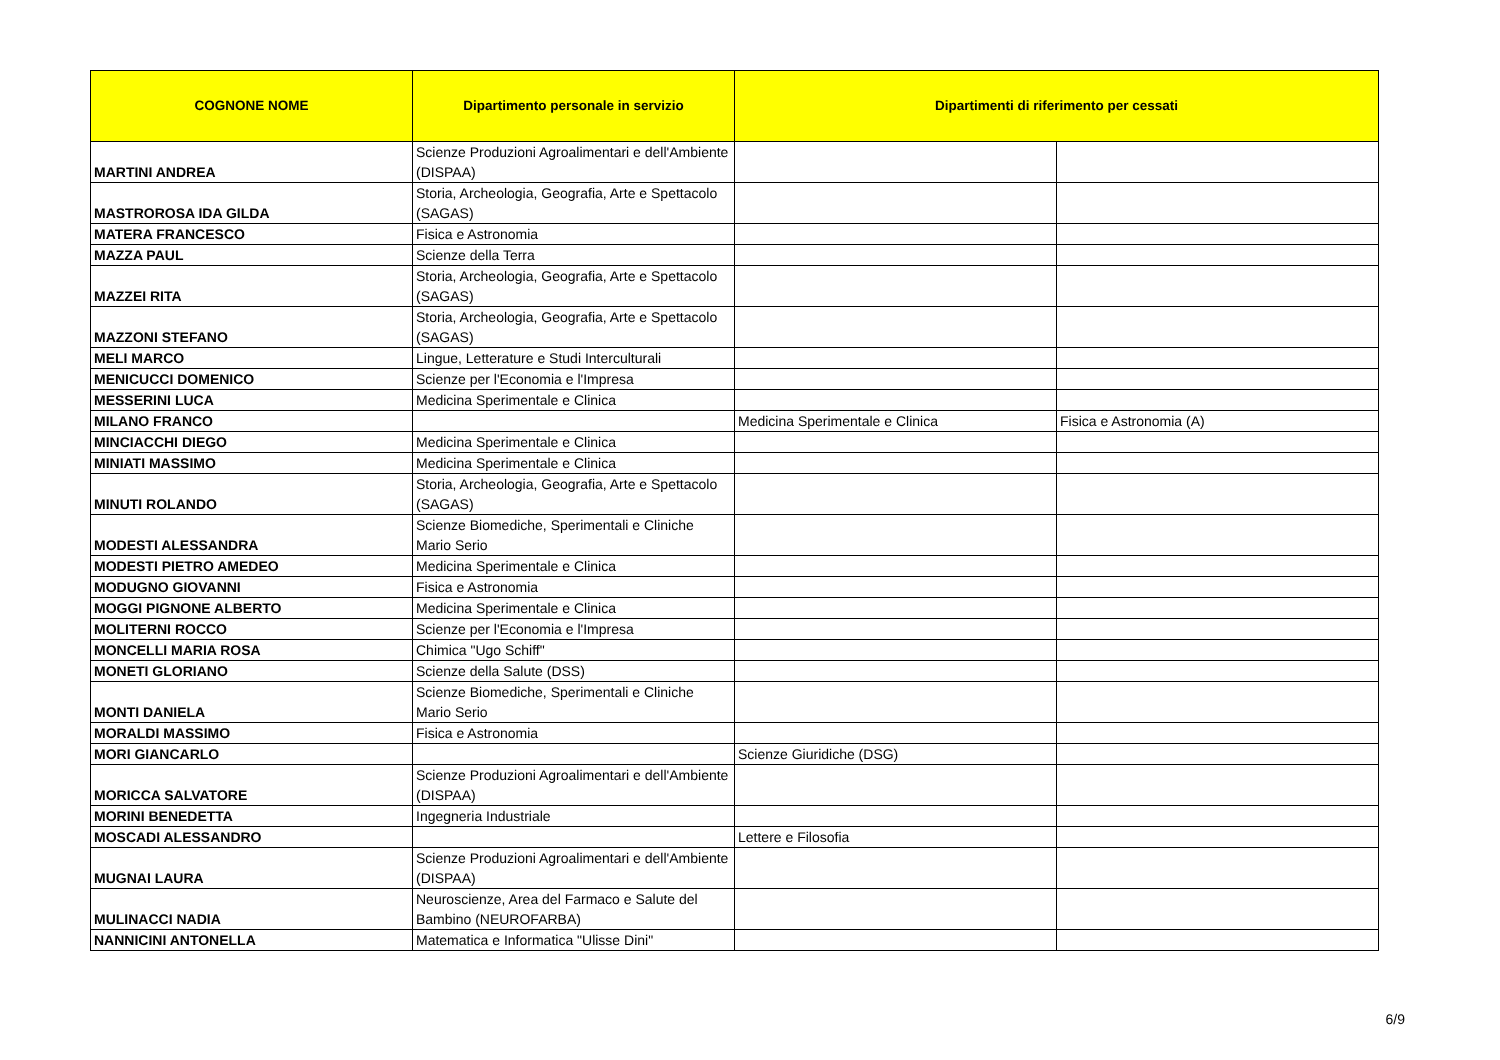| COGNONE NOME | Dipartimento personale in servizio | Dipartimenti di riferimento per cessati | |
| --- | --- | --- | --- |
| MARTINI ANDREA | Scienze Produzioni Agroalimentari e dell'Ambiente (DISPAA) | | |
| MASTROROSA IDA GILDA | Storia, Archeologia, Geografia, Arte e Spettacolo (SAGAS) | | |
| MATERA FRANCESCO | Fisica e Astronomia | | |
| MAZZA PAUL | Scienze della Terra | | |
| MAZZEI RITA | Storia, Archeologia, Geografia, Arte e Spettacolo (SAGAS) | | |
| MAZZONI STEFANO | Storia, Archeologia, Geografia, Arte e Spettacolo (SAGAS) | | |
| MELI MARCO | Lingue, Letterature e Studi Interculturali | | |
| MENICUCCI DOMENICO | Scienze per l'Economia e l'Impresa | | |
| MESSERINI LUCA | Medicina Sperimentale e Clinica | | |
| MILANO FRANCO | | Medicina Sperimentale e Clinica | Fisica e Astronomia (A) |
| MINCIACCHI DIEGO | Medicina Sperimentale e Clinica | | |
| MINIATI MASSIMO | Medicina Sperimentale e Clinica | | |
| MINUTI ROLANDO | Storia, Archeologia, Geografia, Arte e Spettacolo (SAGAS) | | |
| MODESTI ALESSANDRA | Scienze Biomediche, Sperimentali e Cliniche Mario Serio | | |
| MODESTI PIETRO AMEDEO | Medicina Sperimentale e Clinica | | |
| MODUGNO GIOVANNI | Fisica e Astronomia | | |
| MOGGI PIGNONE ALBERTO | Medicina Sperimentale e Clinica | | |
| MOLITERNI ROCCO | Scienze per l'Economia e l'Impresa | | |
| MONCELLI MARIA ROSA | Chimica "Ugo Schiff" | | |
| MONETI GLORIANO | Scienze della Salute (DSS) | | |
| MONTI DANIELA | Scienze Biomediche, Sperimentali e Cliniche Mario Serio | | |
| MORALDI MASSIMO | Fisica e Astronomia | | |
| MORI GIANCARLO | | Scienze Giuridiche (DSG) | |
| MORICCA SALVATORE | Scienze Produzioni Agroalimentari e dell'Ambiente (DISPAA) | | |
| MORINI BENEDETTA | Ingegneria Industriale | | |
| MOSCADI ALESSANDRO | | Lettere e Filosofia | |
| MUGNAI LAURA | Scienze Produzioni Agroalimentari e dell'Ambiente (DISPAA) | | |
| MULINACCI NADIA | Neuroscienze, Area del Farmaco e Salute del Bambino (NEUROFARBA) | | |
| NANNICINI ANTONELLA | Matematica e Informatica "Ulisse Dini" | | |
6/9